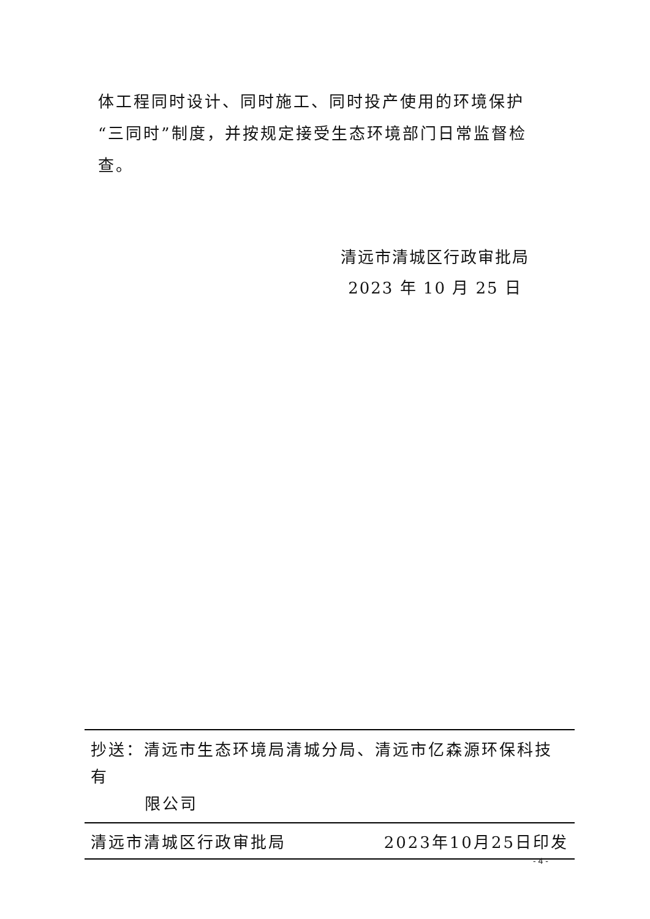体工程同时设计、同时施工、同时投产使用的环境保护“三同时”制度，并按规定接受生态环境部门日常监督检查。
清远市清城区行政审批局
2023 年 10 月 25 日
抄送：清远市生态环境局清城分局、清远市亿森源环保科技有
限公司
清远市清城区行政审批局 2023年10月25日印发
- 4 -